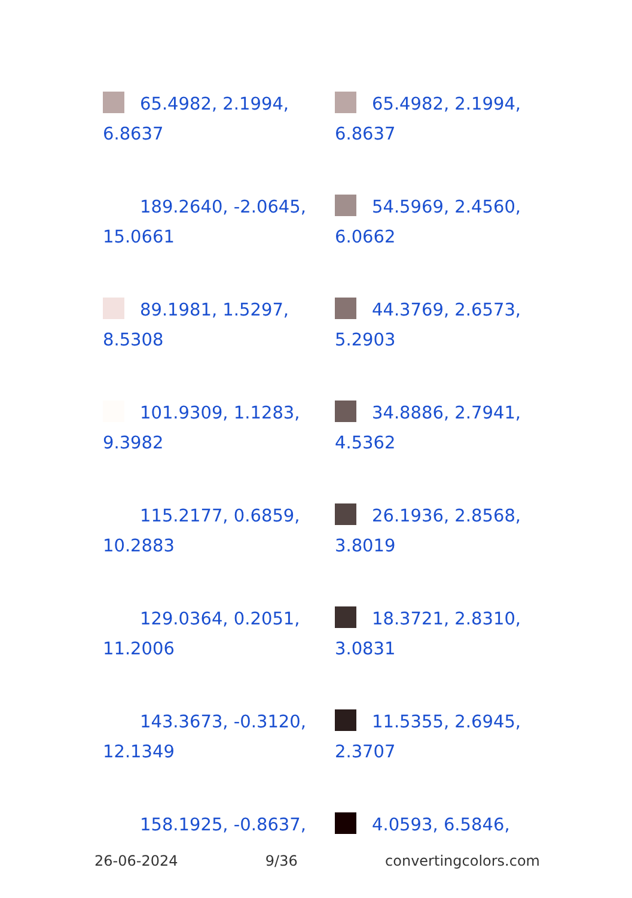65.4982, 2.1994, 6.8637
65.4982, 2.1994, 6.8637
189.2640, -2.0645, 15.0661
54.5969, 2.4560, 6.0662
89.1981, 1.5297, 8.5308
44.3769, 2.6573, 5.2903
101.9309, 1.1283, 9.3982
34.8886, 2.7941, 4.5362
115.2177, 0.6859, 10.2883
26.1936, 2.8568, 3.8019
129.0364, 0.2051, 11.2006
18.3721, 2.8310, 3.0831
143.3673, -0.3120, 12.1349
11.5355, 2.6945, 2.3707
158.1925, -0.8637,
4.0593, 6.5846,
26-06-2024 9/36 convertingcolors.com